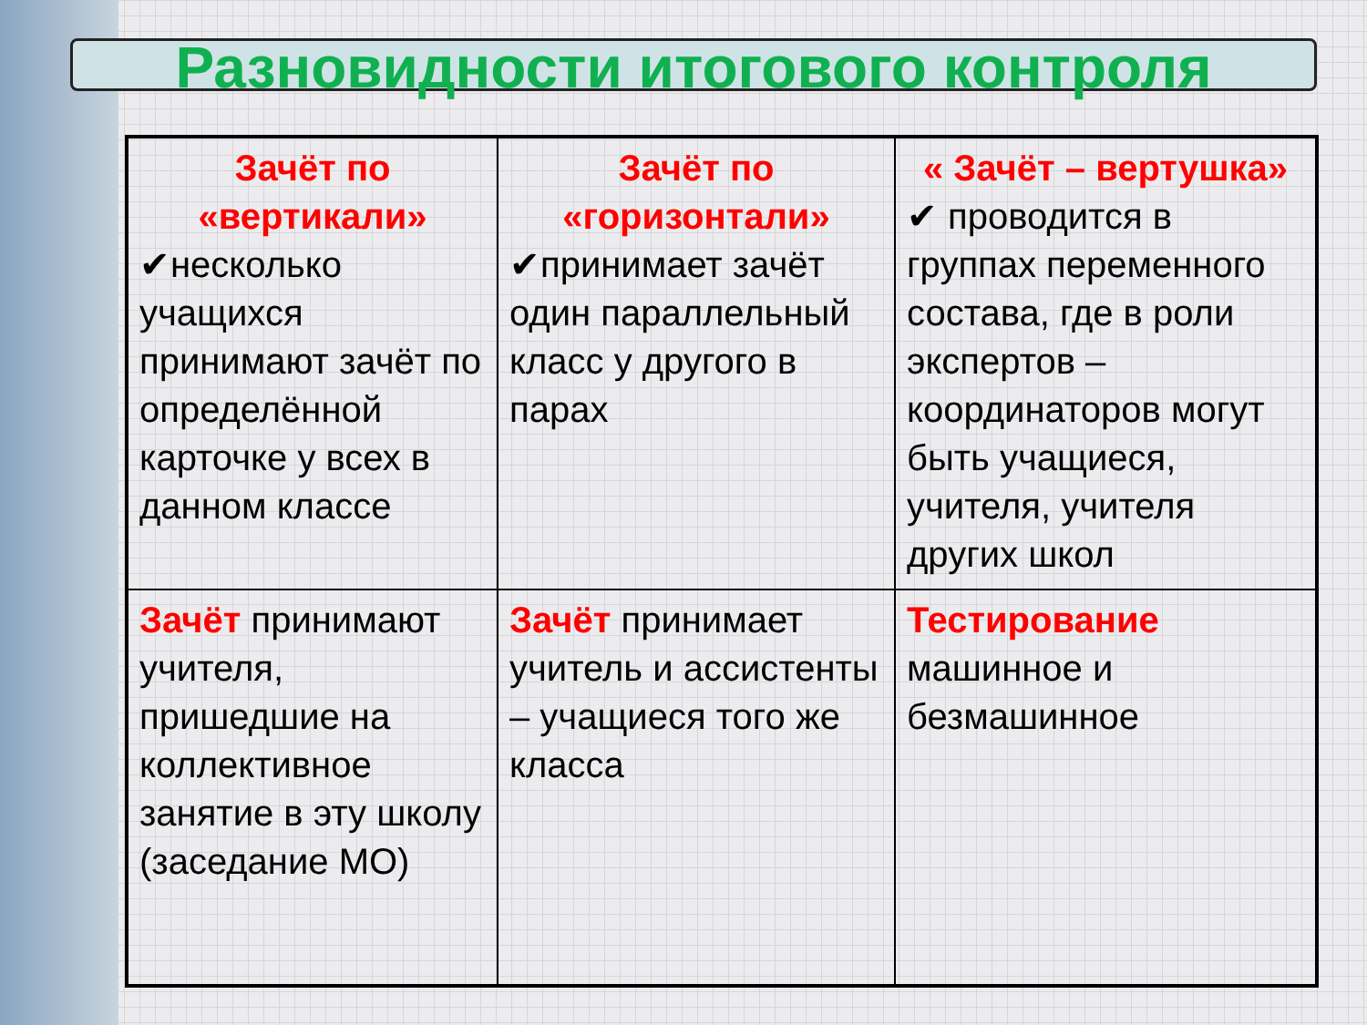Разновидности итогового контроля
| Зачёт по «вертикали» ✔несколько учащихся принимают зачёт по определённой карточке у всех в данном классе | Зачёт по «горизонтали» ✔принимает зачёт один параллельный класс у другого в парах | « Зачёт – вертушка» ✔ проводится в группах переменного состава, где в роли экспертов – координаторов могут быть учащиеся, учителя, учителя других школ |
| Зачёт принимают учителя, пришедшие на коллективное занятие в эту школу (заседание МО) | Зачёт принимает учитель и ассистенты – учащиеся того же класса | Тестирование машинное и безмашинное |